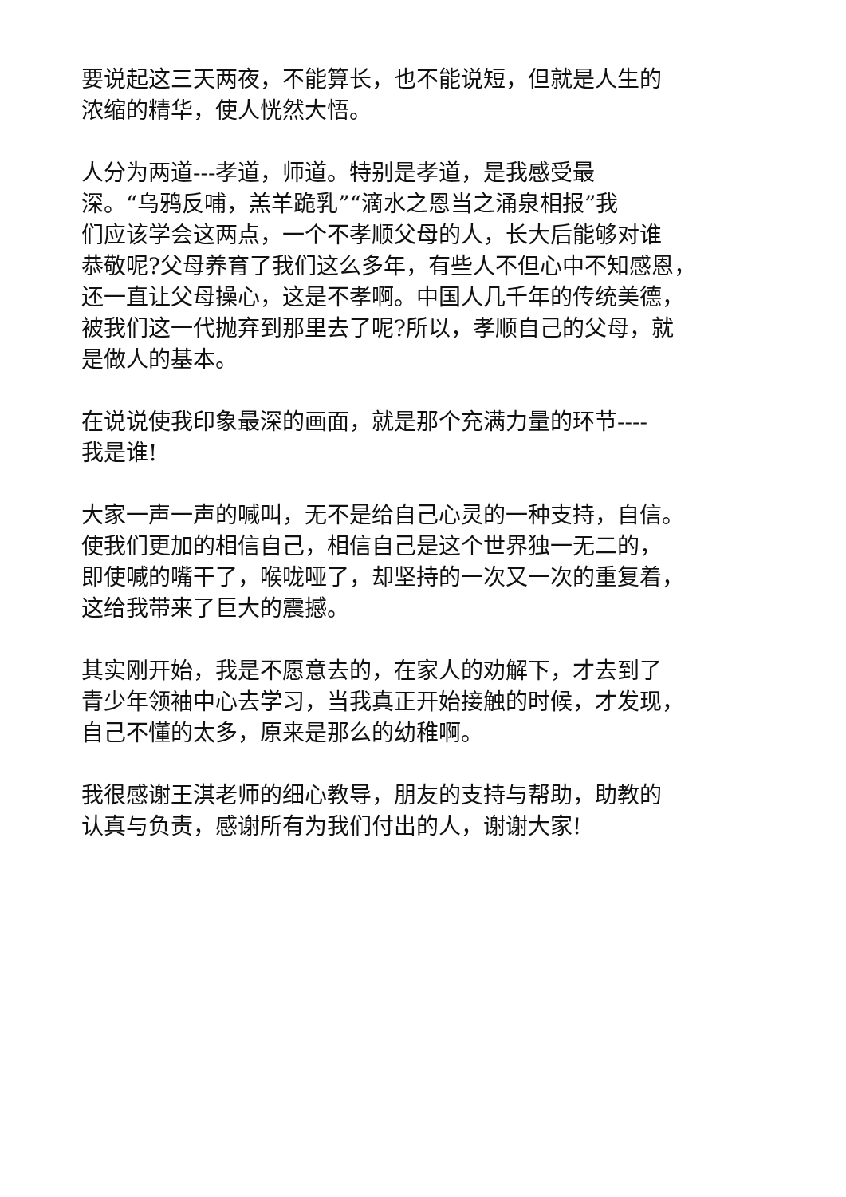要说起这三天两夜，不能算长，也不能说短，但就是人生的
浓缩的精华，使人恍然大悟。
人分为两道---孝道，师道。特别是孝道，是我感受最
深。“乌鸦反哺，羔羊跪乳”“滴水之恩当之涌泉相报”我
们应该学会这两点，一个不孝顺父母的人，长大后能够对谁
恭敬呢?父母养育了我们这么多年，有些人不但心中不知感恩，
还一直让父母操心，这是不孝啊。中国人几千年的传统美德，
被我们这一代抛弃到那里去了呢?所以，孝顺自己的父母，就
是做人的基本。
在说说使我印象最深的画面，就是那个充满力量的环节----
我是谁!
大家一声一声的喊叫，无不是给自己心灵的一种支持，自信。
使我们更加的相信自己，相信自己是这个世界独一无二的，
即使喊的嘴干了，喉咙哑了，却坚持的一次又一次的重复着，
这给我带来了巨大的震撼。
其实刚开始，我是不愿意去的，在家人的劝解下，才去到了
青少年领袖中心去学习，当我真正开始接触的时候，才发现，
自己不懂的太多，原来是那么的幼稚啊。
我很感谢王淇老师的细心教导，朋友的支持与帮助，助教的
认真与负责，感谢所有为我们付出的人，谢谢大家!